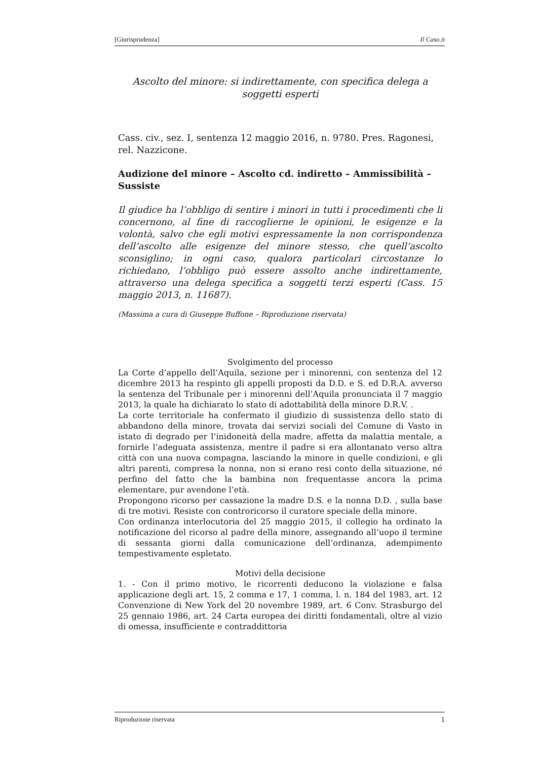[Giurisprudenza] Il Caso.it
Ascolto del minore: si indirettamente, con specifica delega a soggetti esperti
Cass. civ., sez. I, sentenza 12 maggio 2016, n. 9780. Pres. Ragonesi, rel. Nazzicone.
Audizione del minore – Ascolto cd. indiretto – Ammissibilità – Sussiste
Il giudice ha l’obbligo di sentire i minori in tutti i procedimenti che li concernono, al fine di raccoglierne le opinioni, le esigenze e la volontà, salvo che egli motivi espressamente la non corrispondenza dell’ascolto alle esigenze del minore stesso, che quell’ascolto sconsiglino; in ogni caso, qualora particolari circostanze lo richiedano, l’obbligo può essere assolto anche indirettamente, attraverso una delega specifica a soggetti terzi esperti (Cass. 15 maggio 2013, n. 11687).
(Massima a cura di Giuseppe Buffone – Riproduzione riservata)
Svolgimento del processo
La Corte d’appello dell’Aquila, sezione per i minorenni, con sentenza del 12 dicembre 2013 ha respinto gli appelli proposti da D.D. e S. ed D.R.A. avverso la sentenza del Tribunale per i minorenni dell’Aquila pronunciata il 7 maggio 2013, la quale ha dichiarato lo stato di adottabilità della minore D.R.V. .
La corte territoriale ha confermato il giudizio di sussistenza dello stato di abbandono della minore, trovata dai servizi sociali del Comune di Vasto in istato di degrado per l’inidoneità della madre, affetta da malattia mentale, a fornirle l’adeguata assistenza, mentre il padre si era allontanato verso altra città con una nuova compagna, lasciando la minore in quelle condizioni, e gli altri parenti, compresa la nonna, non si erano resi conto della situazione, né perfino del fatto che la bambina non frequentasse ancora la prima elementare, pur avendone l’età.
Propongono ricorso per cassazione la madre D.S. e la nonna D.D. , sulla base di tre motivi. Resiste con controricorso il curatore speciale della minore.
Con ordinanza interlocutoria del 25 maggio 2015, il collegio ha ordinato la notificazione del ricorso al padre della minore, assegnando all’uopo il termine di sessanta giorni dalla comunicazione dell’ordinanza, adempimento tempestivamente espletato.
Motivi della decisione
1. - Con il primo motivo, le ricorrenti deducono la violazione e falsa applicazione degli art. 15, 2 comma e 17, 1 comma, l. n. 184 del 1983, art. 12 Convenzione di New York del 20 novembre 1989, art. 6 Conv. Strasburgo del 25 gennaio 1986, art. 24 Carta europea dei diritti fondamentali, oltre al vizio di omessa, insufficiente e contraddittoria
Riproduzione riservata 1